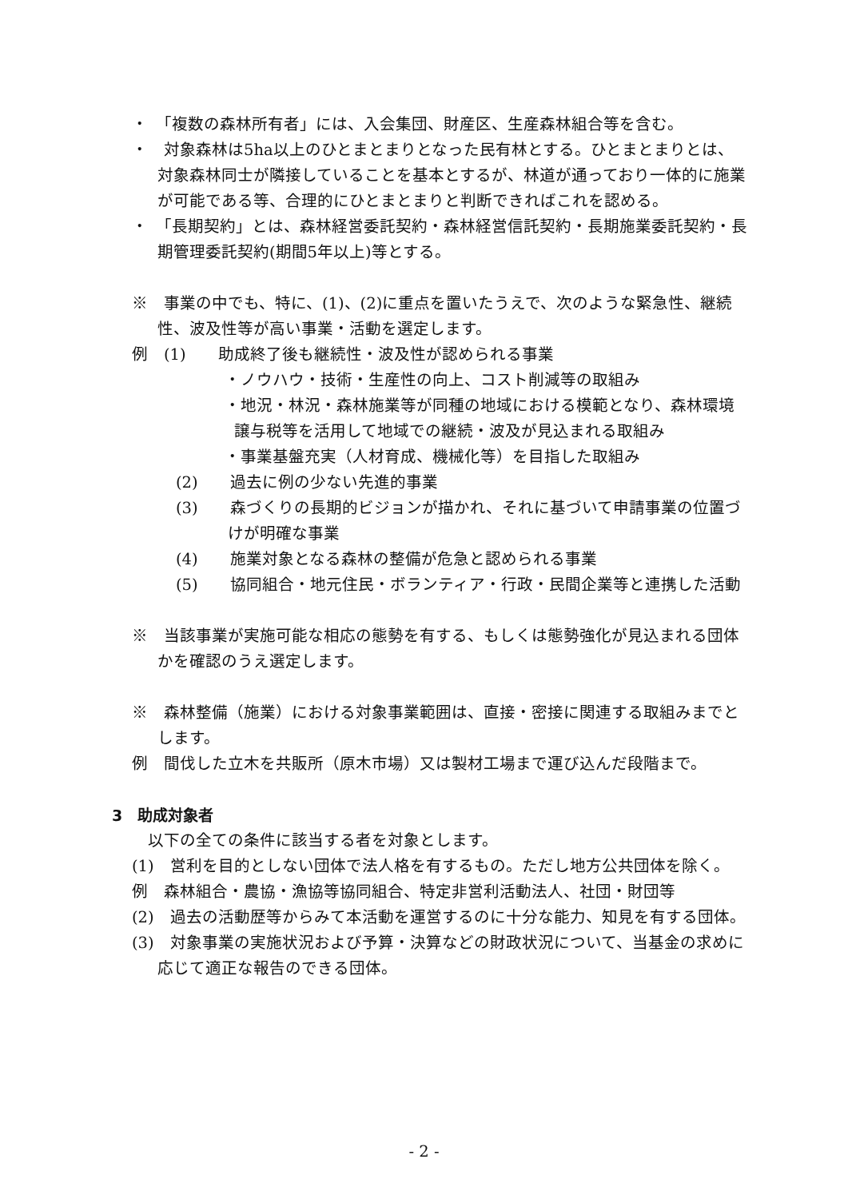・　「複数の森林所有者」には、入会集団、財産区、生産森林組合等を含む。
・　対象森林は5ha以上のひとまとまりとなった民有林とする。ひとまとまりとは、対象森林同士が隣接していることを基本とするが、林道が通っており一体的に施業が可能である等、合理的にひとまとまりと判断できればこれを認める。
・　「長期契約」とは、森林経営委託契約・森林経営信託契約・長期施業委託契約・長期管理委託契約(期間5年以上)等とする。
※　事業の中でも、特に、(1)、(2)に重点を置いたうえで、次のような緊急性、継続性、波及性等が高い事業・活動を選定します。
例　(1)　　助成終了後も継続性・波及性が認められる事業
・ノウハウ・技術・生産性の向上、コスト削減等の取組み
・地況・林況・森林施業等が同種の地域における模範となり、森林環境譲与税等を活用して地域での継続・波及が見込まれる取組み
・事業基盤充実（人材育成、機械化等）を目指した取組み
(2)　　過去に例の少ない先進的事業
(3)　　森づくりの長期的ビジョンが描かれ、それに基づいて申請事業の位置づけが明確な事業
(4)　　施業対象となる森林の整備が危急と認められる事業
(5)　　協同組合・地元住民・ボランティア・行政・民間企業等と連携した活動
※　当該事業が実施可能な相応の態勢を有する、もしくは態勢強化が見込まれる団体かを確認のうえ選定します。
※　森林整備（施業）における対象事業範囲は、直接・密接に関連する取組みまでとします。
例　間伐した立木を共販所（原木市場）又は製材工場まで運び込んだ段階まで。
3　助成対象者
　以下の全ての条件に該当する者を対象とします。
(1)　営利を目的としない団体で法人格を有するもの。ただし地方公共団体を除く。
例　森林組合・農協・漁協等協同組合、特定非営利活動法人、社団・財団等
(2)　過去の活動歴等からみて本活動を運営するのに十分な能力、知見を有する団体。
(3)　対象事業の実施状況および予算・決算などの財政状況について、当基金の求めに応じて適正な報告のできる団体。
- 2 -